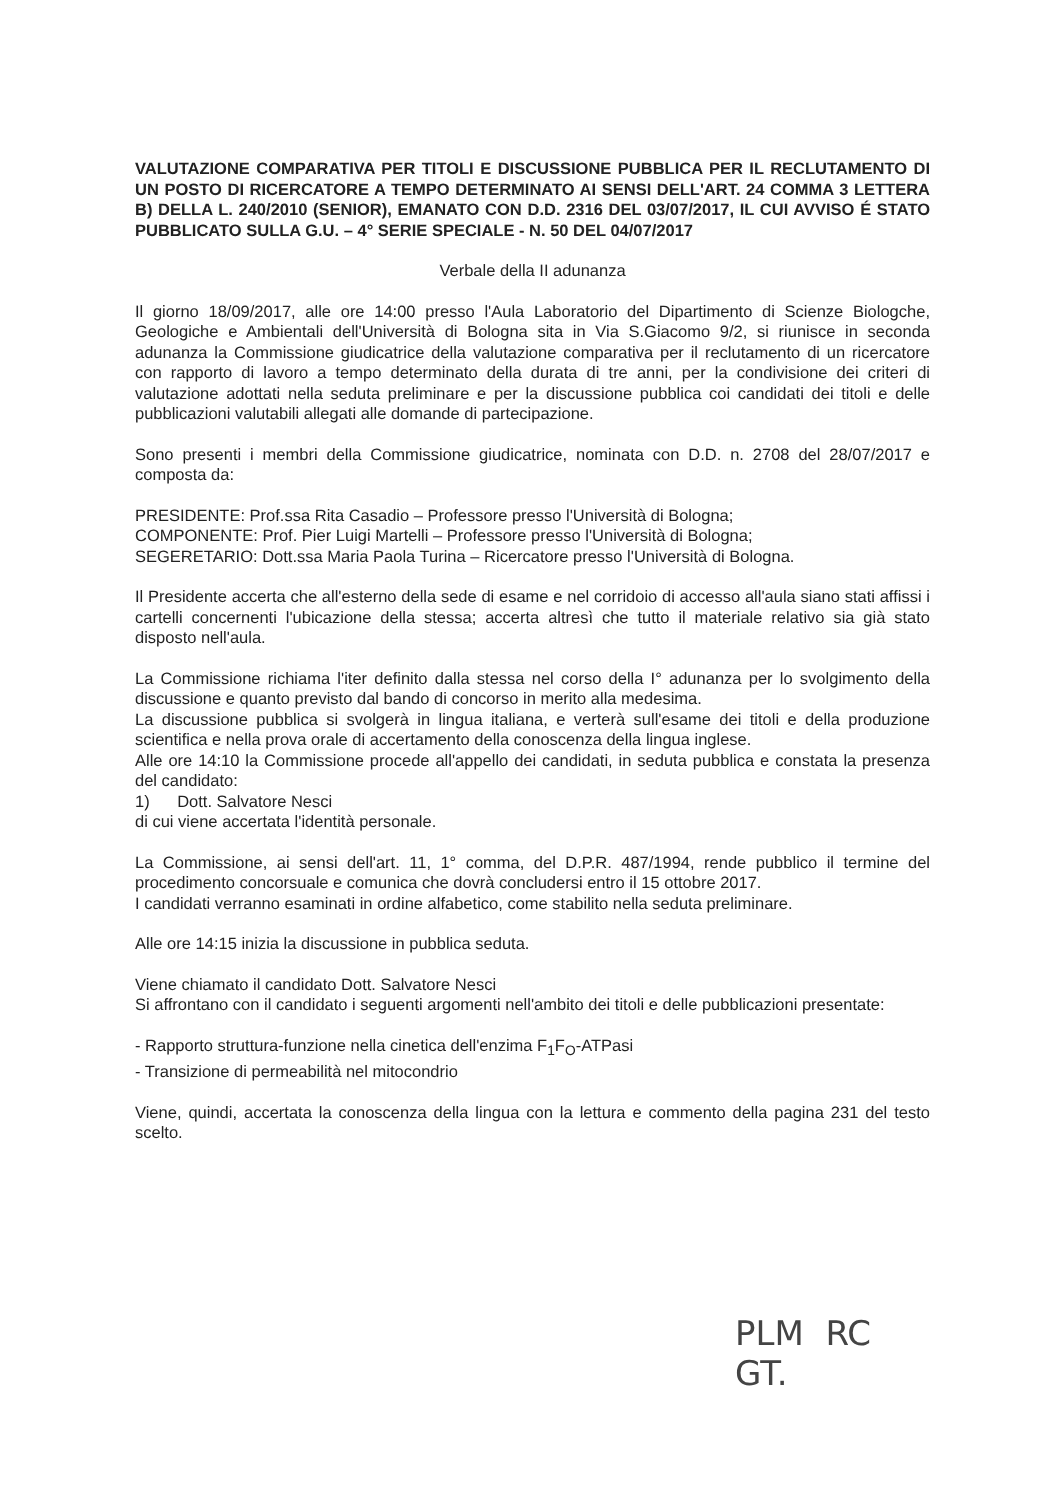VALUTAZIONE COMPARATIVA PER TITOLI E DISCUSSIONE PUBBLICA PER IL RECLUTAMENTO DI UN POSTO DI RICERCATORE A TEMPO DETERMINATO AI SENSI DELL'ART. 24 COMMA 3 LETTERA B) DELLA L. 240/2010 (SENIOR), EMANATO CON D.D. 2316 DEL 03/07/2017, IL CUI AVVISO É STATO PUBBLICATO SULLA G.U. – 4° SERIE SPECIALE - N. 50 DEL 04/07/2017
Verbale della II adunanza
Il giorno 18/09/2017, alle ore 14:00 presso l'Aula Laboratorio del Dipartimento di Scienze Biologche, Geologiche e Ambientali dell'Università di Bologna sita in Via S.Giacomo 9/2, si riunisce in seconda adunanza la Commissione giudicatrice della valutazione comparativa per il reclutamento di un ricercatore con rapporto di lavoro a tempo determinato della durata di tre anni, per la condivisione dei criteri di valutazione adottati nella seduta preliminare e per la discussione pubblica coi candidati dei titoli e delle pubblicazioni valutabili allegati alle domande di partecipazione.
Sono presenti i membri della Commissione giudicatrice, nominata con D.D. n. 2708 del 28/07/2017 e composta da:
PRESIDENTE: Prof.ssa Rita Casadio – Professore presso l'Università di Bologna;
COMPONENTE: Prof. Pier Luigi Martelli – Professore presso l'Università di Bologna;
SEGERETARIO: Dott.ssa Maria Paola Turina – Ricercatore presso l'Università di Bologna.
Il Presidente accerta che all'esterno della sede di esame e nel corridoio di accesso all'aula siano stati affissi i cartelli concernenti l'ubicazione della stessa; accerta altresì che tutto il materiale relativo sia già stato disposto nell'aula.
La Commissione richiama l'iter definito dalla stessa nel corso della I° adunanza per lo svolgimento della discussione e quanto previsto dal bando di concorso in merito alla medesima.
La discussione pubblica si svolgerà in lingua italiana, e verterà sull'esame dei titoli e della produzione scientifica e nella prova orale di accertamento della conoscenza della lingua inglese.
Alle ore 14:10 la Commissione procede all'appello dei candidati, in seduta pubblica e constata la presenza del candidato:
1) Dott. Salvatore Nesci
di cui viene accertata l'identità personale.
La Commissione, ai sensi dell'art. 11, 1° comma, del D.P.R. 487/1994, rende pubblico il termine del procedimento concorsuale e comunica che dovrà concludersi entro il 15 ottobre 2017.
I candidati verranno esaminati in ordine alfabetico, come stabilito nella seduta preliminare.
Alle ore 14:15 inizia la discussione in pubblica seduta.
Viene chiamato il candidato Dott. Salvatore Nesci
Si affrontano con il candidato i seguenti argomenti nell'ambito dei titoli e delle pubblicazioni presentate:
- Rapporto struttura-funzione nella cinetica dell'enzima F<sub>1</sub>F<sub>O</sub>-ATPasi
- Transizione di permeabilità nel mitocondrio
Viene, quindi, accertata la conoscenza della lingua con la lettura e commento della pagina 231 del testo scelto.
PLM RC
GT.